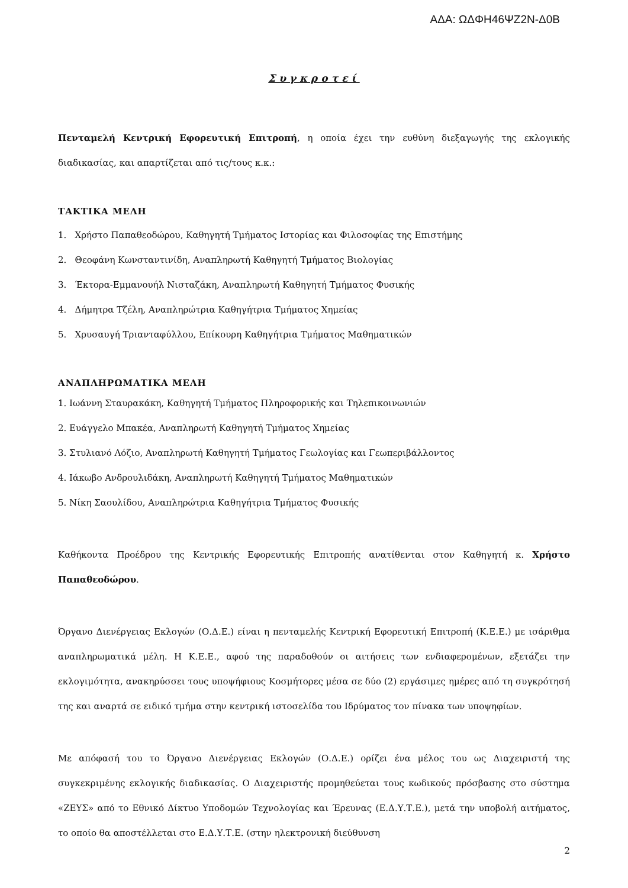ΑΔΑ: ΩΔΦΗ46ΨΖ2Ν-Δ0Β
Συγκροτεί
Πενταμελή Κεντρική Εφορευτική Επιτροπή, η οποία έχει την ευθύνη διεξαγωγής της εκλογικής διαδικασίας, και απαρτίζεται από τις/τους κ.κ.:
ΤΑΚΤΙΚΑ ΜΕΛΗ
1. Χρήστο Παπαθεοδώρου, Καθηγητή Τμήματος Ιστορίας και Φιλοσοφίας της Επιστήμης
2. Θεοφάνη Κωνσταντινίδη, Αναπληρωτή Καθηγητή Τμήματος Βιολογίας
3. Έκτορα-Εμμανουήλ Νισταζάκη, Αναπληρωτή Καθηγητή Τμήματος Φυσικής
4. Δήμητρα Τζέλη, Αναπληρώτρια Καθηγήτρια Τμήματος Χημείας
5. Χρυσαυγή Τριανταφύλλου, Επίκουρη Καθηγήτρια Τμήματος Μαθηματικών
ΑΝΑΠΛΗΡΩΜΑΤΙΚΑ ΜΕΛΗ
1. Ιωάννη Σταυρακάκη, Καθηγητή Τμήματος Πληροφορικής και Τηλεπικοινωνιών
2. Ευάγγελο Μπακέα, Αναπληρωτή Καθηγητή Τμήματος Χημείας
3. Στυλιανό Λόζιο, Αναπληρωτή Καθηγητή Τμήματος Γεωλογίας και Γεωπεριβάλλοντος
4. Ιάκωβο Ανδρουλιδάκη, Αναπληρωτή Καθηγητή Τμήματος Μαθηματικών
5. Νίκη Σαουλίδου, Αναπληρώτρια Καθηγήτρια Τμήματος Φυσικής
Καθήκοντα Προέδρου της Κεντρικής Εφορευτικής Επιτροπής ανατίθενται στον Καθηγητή κ. Χρήστο Παπαθεοδώρου.
Όργανο Διενέργειας Εκλογών (Ο.Δ.Ε.) είναι η πενταμελής Κεντρική Εφορευτική Επιτροπή (Κ.Ε.Ε.) με ισάριθμα αναπληρωματικά μέλη. Η Κ.Ε.Ε., αφού της παραδοθούν οι αιτήσεις των ενδιαφερομένων, εξετάζει την εκλογιμότητα, ανακηρύσσει τους υποψήφιους Κοσμήτορες μέσα σε δύο (2) εργάσιμες ημέρες από τη συγκρότησή της και αναρτά σε ειδικό τμήμα στην κεντρική ιστοσελίδα του Ιδρύματος τον πίνακα των υποψηφίων.
Με απόφασή του το Όργανο Διενέργειας Εκλογών (Ο.Δ.Ε.) ορίζει ένα μέλος του ως Διαχειριστή της συγκεκριμένης εκλογικής διαδικασίας. Ο Διαχειριστής προμηθεύεται τους κωδικούς πρόσβασης στο σύστημα «ΖΕΥΣ» από το Εθνικό Δίκτυο Υποδομών Τεχνολογίας και Έρευνας (Ε.Δ.Υ.Τ.Ε.), μετά την υποβολή αιτήματος, το οποίο θα αποστέλλεται στο Ε.Δ.Υ.Τ.Ε. (στην ηλεκτρονική διεύθυνση
2